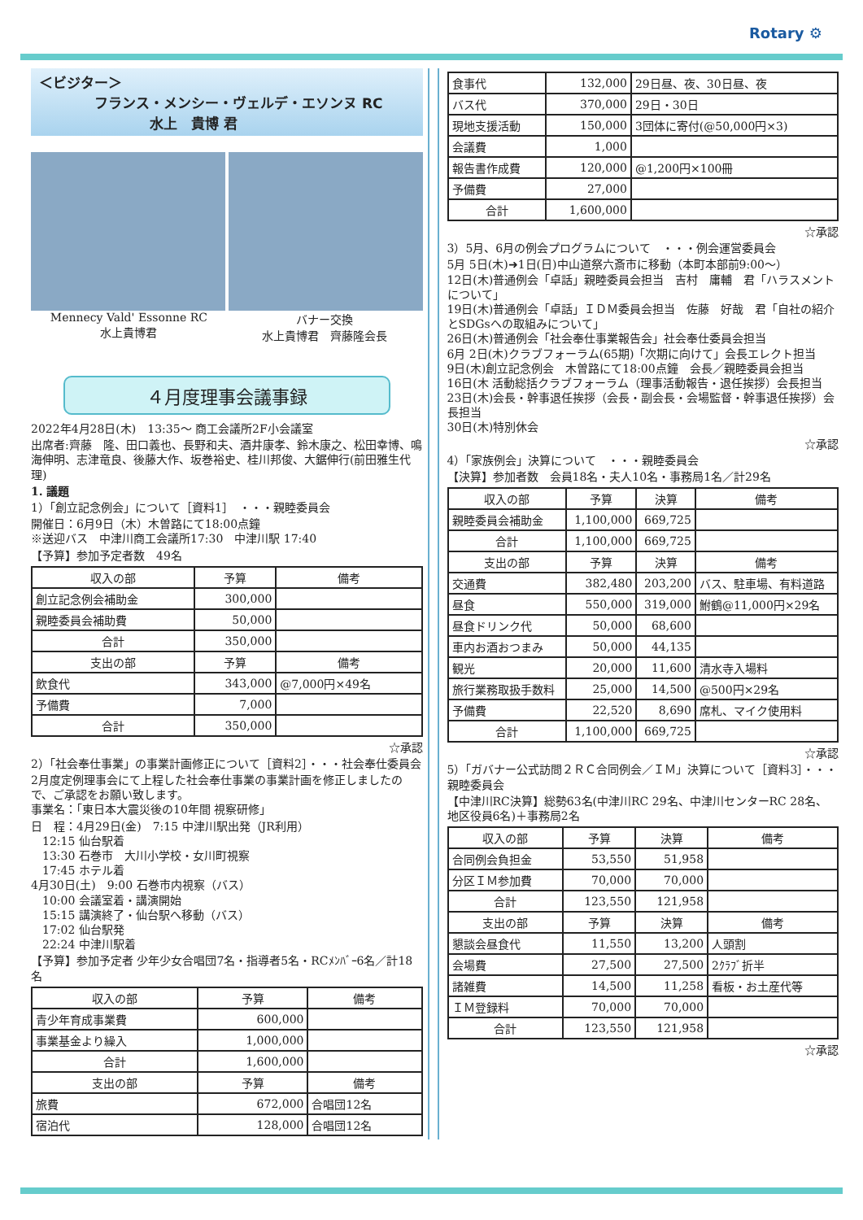Rotary ⚙
＜ビジター＞
　　　　フランス・メンシー・ヴェルデ・エソンヌ RC
　　　　　　　　水上　貴博 君
Mennecy Vald' Essonne RC
水上貴博君
バナー交換
水上貴博君　齊藤隆会長
４月度理事会議事録
2022年4月28日(木)　13:35～ 商工会議所2F小会議室
出席者:齊藤　隆、田口義也、長野和夫、酒井康孝、鈴木康之、松田幸博、鳴海伸明、志津竜良、後藤大作、坂巻裕史、桂川邦俊、大鋸伸行(前田雅生代理)
1. 議題
1）「創立記念例会」について［資料1］　・・・親睦委員会
開催日：6月9日（木）木曽路にて18:00点鐘
※送迎バス　中津川商工会議所17:30　中津川駅 17:40
【予算】参加予定者数　49名
| 収入の部 | 予算 | 備考 |
| --- | --- | --- |
| 創立記念例会補助金 | 300,000 | |
| 親睦委員会補助費 | 50,000 | |
| 合計 | 350,000 | |
| 支出の部 | 予算 | 備考 |
| 飲食代 | 343,000 | @7,000円×49名 |
| 予備費 | 7,000 | |
| 合計 | 350,000 | |
☆承認
2）「社会奉仕事業」の事業計画修正について［資料2］・・・社会奉仕委員会
2月度定例理事会にて上程した社会奉仕事業の事業計画を修正しましたので、ご承認をお願い致します。
事業名：「東日本大震災後の10年間 視察研修」
日　程：4月29日(金)　7:15 中津川駅出発（JR利用）
　12:15 仙台駅着
　13:30 石巻市　大川小学校・女川町視察
　17:45 ホテル着
4月30日(土)　9:00 石巻市内視察（バス）
　10:00 会議室着・講演開始
　15:15 講演終了・仙台駅へ移動（バス）
　17:02 仙台駅発
　22:24 中津川駅着
【予算】参加予定者 少年少女合唱団7名・指導者5名・RCﾒﾝﾊﾞｰ6名／計18名
| 収入の部 | 予算 | 備考 |
| --- | --- | --- |
| 青少年育成事業費 | 600,000 | |
| 事業基金より繰入 | 1,000,000 | |
| 合計 | 1,600,000 | |
| 支出の部 | 予算 | 備考 |
| 旅費 | 672,000 | 合唱団12名 |
| 宿泊代 | 128,000 | 合唱団12名 |
| 食事代 | 132,000 | 29日昼、夜、30日昼、夜 |
| バス代 | 370,000 | 29日・30日 |
| 現地支援活動 | 150,000 | 3団体に寄付(@50,000円×3) |
| 会議費 | 1,000 | |
| 報告書作成費 | 120,000 | @1,200円×100冊 |
| 予備費 | 27,000 | |
| 合計 | 1,600,000 | |
☆承認
3）5月、6月の例会プログラムについて　・・・例会運営委員会
5月 5日(木)➜1日(日)中山道祭六斎市に移動（本町本部前9:00～）
12日(木)普通例会「卓話」親睦委員会担当　吉村　庸輔　君「ハラスメントについて」
19日(木)普通例会「卓話」ＩＤＭ委員会担当　佐藤　好哉　君「自社の紹介とSDGsへの取組みについて」
26日(木)普通例会「社会奉仕事業報告会」社会奉仕委員会担当
6月 2日(木)クラブフォーラム(65期)「次期に向けて」会長エレクト担当
9日(木)創立記念例会　木曽路にて18:00点鐘　会長／親睦委員会担当
16日(木 活動総括クラブフォーラム（理事活動報告・退任挨拶）会長担当
23日(木)会長・幹事退任挨拶（会長・副会長・会場監督・幹事退任挨拶）会長担当
30日(木)特別休会
☆承認
4）「家族例会」決算について　・・・親睦委員会
【決算】参加者数　会員18名・夫人10名・事務局1名／計29名
| 収入の部 | 予算 | 決算 | 備考 |
| --- | --- | --- | --- |
| 親睦委員会補助金 | 1,100,000 | 669,725 | |
| 合計 | 1,100,000 | 669,725 | |
| 支出の部 | 予算 | 決算 | 備考 |
| 交通費 | 382,480 | 203,200 | バス、駐車場、有料道路 |
| 昼食 | 550,000 | 319,000 | 鮒鶴@11,000円×29名 |
| 昼食ドリンク代 | 50,000 | 68,600 | |
| 車内お酒おつまみ | 50,000 | 44,135 | |
| 観光 | 20,000 | 11,600 | 清水寺入場料 |
| 旅行業務取扱手数料 | 25,000 | 14,500 | @500円×29名 |
| 予備費 | 22,520 | 8,690 | 席札、マイク使用料 |
| 合計 | 1,100,000 | 669,725 | |
☆承認
5）「ガバナー公式訪問２ＲＣ合同例会／ＩＭ」決算について［資料3］・・・親睦委員会
【中津川RC決算】総勢63名(中津川RC 29名、中津川センターRC 28名、地区役員6名)＋事務局2名
| 収入の部 | 予算 | 決算 | 備考 |
| --- | --- | --- | --- |
| 合同例会負担金 | 53,550 | 51,958 | |
| 分区ＩＭ参加費 | 70,000 | 70,000 | |
| 合計 | 123,550 | 121,958 | |
| 支出の部 | 予算 | 決算 | 備考 |
| 懇談会昼食代 | 11,550 | 13,200 | 人頭割 |
| 会場費 | 27,500 | 27,500 | 2ｸﾗﾌﾞ折半 |
| 諸雑費 | 14,500 | 11,258 | 看板・お土産代等 |
| ＩＭ登録料 | 70,000 | 70,000 | |
| 合計 | 123,550 | 121,958 | |
☆承認